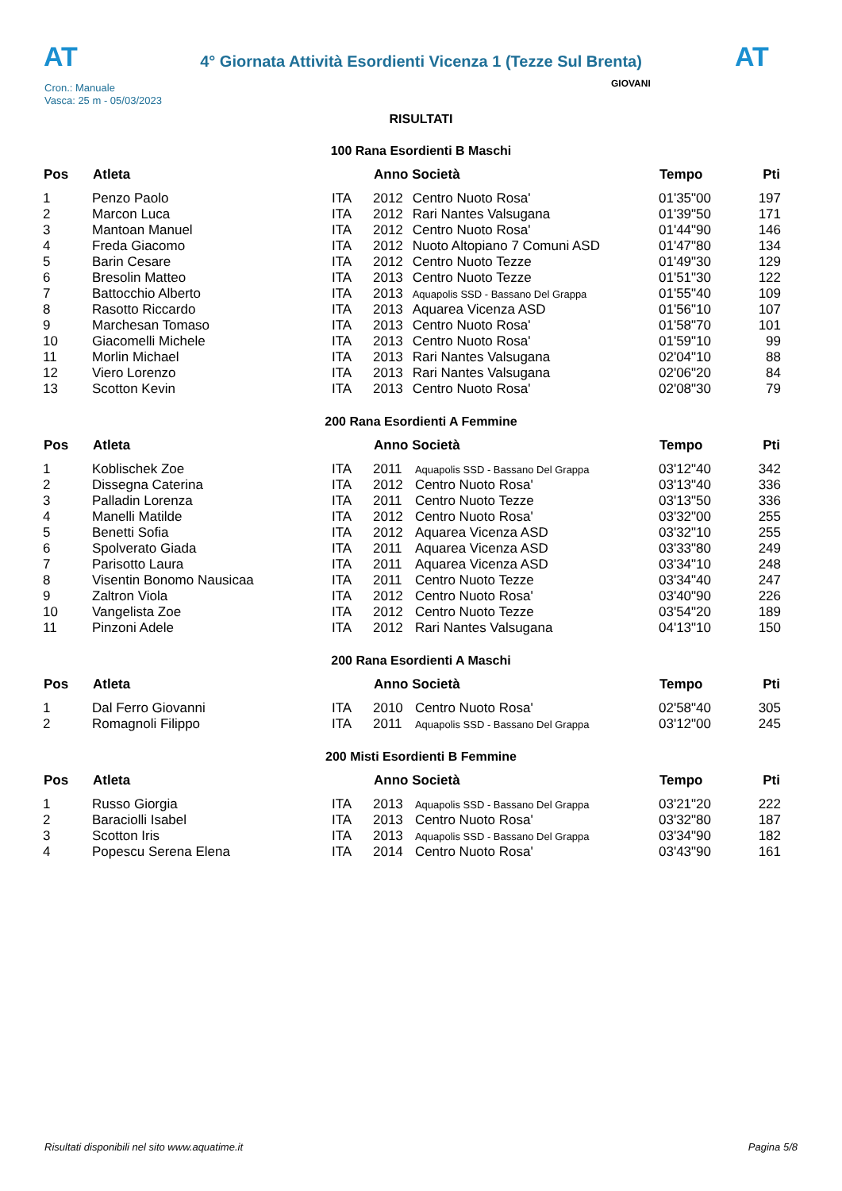AT
4° Giornata Attività Esordienti Vicenza 1 (Tezze Sul Brenta)
AT
Cron.: Manuale
Vasca: 25 m - 05/03/2023
GIOVANI
RISULTATI
100 Rana Esordienti B Maschi
| Pos | Atleta | | Anno Società | | Tempo | Pti |
| --- | --- | --- | --- | --- | --- | --- |
| 1 | Penzo Paolo | ITA | 2012 | Centro Nuoto Rosa' | 01'35"00 | 197 |
| 2 | Marcon Luca | ITA | 2012 | Rari Nantes Valsugana | 01'39"50 | 171 |
| 3 | Mantoan Manuel | ITA | 2012 | Centro Nuoto Rosa' | 01'44"90 | 146 |
| 4 | Freda Giacomo | ITA | 2012 | Nuoto Altopiano 7 Comuni ASD | 01'47"80 | 134 |
| 5 | Barin Cesare | ITA | 2012 | Centro Nuoto Tezze | 01'49"30 | 129 |
| 6 | Bresolin Matteo | ITA | 2013 | Centro Nuoto Tezze | 01'51"30 | 122 |
| 7 | Battocchio Alberto | ITA | 2013 | Aquapolis SSD - Bassano Del Grappa | 01'55"40 | 109 |
| 8 | Rasotto Riccardo | ITA | 2013 | Aquarea Vicenza ASD | 01'56"10 | 107 |
| 9 | Marchesan Tomaso | ITA | 2013 | Centro Nuoto Rosa' | 01'58"70 | 101 |
| 10 | Giacomelli Michele | ITA | 2013 | Centro Nuoto Rosa' | 01'59"10 | 99 |
| 11 | Morlin Michael | ITA | 2013 | Rari Nantes Valsugana | 02'04"10 | 88 |
| 12 | Viero Lorenzo | ITA | 2013 | Rari Nantes Valsugana | 02'06"20 | 84 |
| 13 | Scotton Kevin | ITA | 2013 | Centro Nuoto Rosa' | 02'08"30 | 79 |
200 Rana Esordienti A Femmine
| Pos | Atleta | | Anno Società | | Tempo | Pti |
| --- | --- | --- | --- | --- | --- | --- |
| 1 | Koblischek Zoe | ITA | 2011 | Aquapolis SSD - Bassano Del Grappa | 03'12"40 | 342 |
| 2 | Dissegna Caterina | ITA | 2012 | Centro Nuoto Rosa' | 03'13"40 | 336 |
| 3 | Palladin Lorenza | ITA | 2011 | Centro Nuoto Tezze | 03'13"50 | 336 |
| 4 | Manelli Matilde | ITA | 2012 | Centro Nuoto Rosa' | 03'32"00 | 255 |
| 5 | Benetti Sofia | ITA | 2012 | Aquarea Vicenza ASD | 03'32"10 | 255 |
| 6 | Spolverato Giada | ITA | 2011 | Aquarea Vicenza ASD | 03'33"80 | 249 |
| 7 | Parisotto Laura | ITA | 2011 | Aquarea Vicenza ASD | 03'34"10 | 248 |
| 8 | Visentin Bonomo Nausicaa | ITA | 2011 | Centro Nuoto Tezze | 03'34"40 | 247 |
| 9 | Zaltron Viola | ITA | 2012 | Centro Nuoto Rosa' | 03'40"90 | 226 |
| 10 | Vangelista Zoe | ITA | 2012 | Centro Nuoto Tezze | 03'54"20 | 189 |
| 11 | Pinzoni Adele | ITA | 2012 | Rari Nantes Valsugana | 04'13"10 | 150 |
200 Rana Esordienti A Maschi
| Pos | Atleta | | Anno Società | | Tempo | Pti |
| --- | --- | --- | --- | --- | --- | --- |
| 1 | Dal Ferro Giovanni | ITA | 2010 | Centro Nuoto Rosa' | 02'58"40 | 305 |
| 2 | Romagnoli Filippo | ITA | 2011 | Aquapolis SSD - Bassano Del Grappa | 03'12"00 | 245 |
200 Misti Esordienti B Femmine
| Pos | Atleta | | Anno Società | | Tempo | Pti |
| --- | --- | --- | --- | --- | --- | --- |
| 1 | Russo Giorgia | ITA | 2013 | Aquapolis SSD - Bassano Del Grappa | 03'21"20 | 222 |
| 2 | Baraciolli Isabel | ITA | 2013 | Centro Nuoto Rosa' | 03'32"80 | 187 |
| 3 | Scotton Iris | ITA | 2013 | Aquapolis SSD - Bassano Del Grappa | 03'34"90 | 182 |
| 4 | Popescu Serena Elena | ITA | 2014 | Centro Nuoto Rosa' | 03'43"90 | 161 |
Risultati disponibili nel sito www.aquatime.it Pagina 5/8